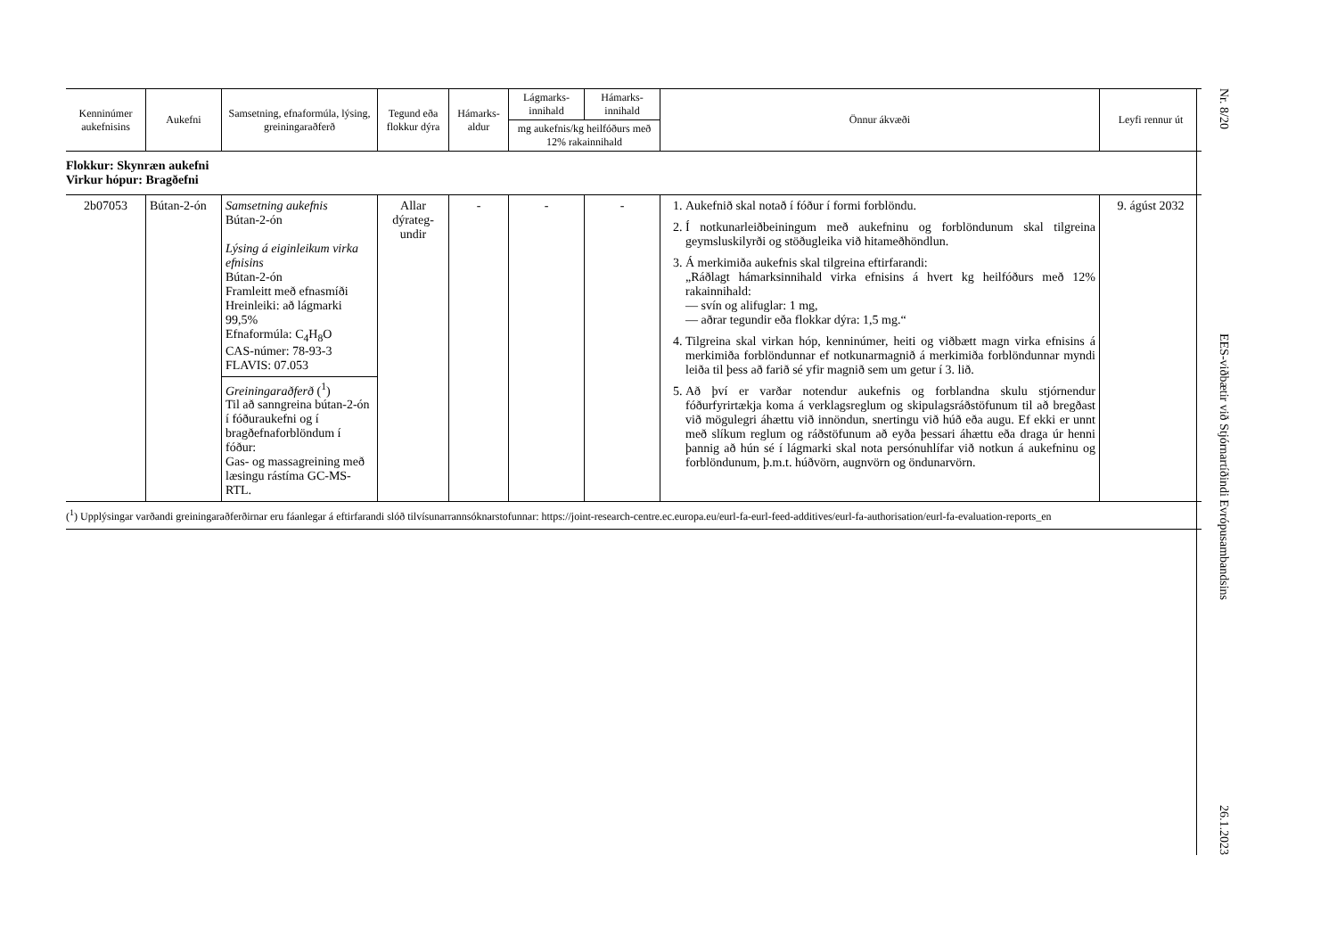| Kenninúmer aukefnisins | Aukefni | Samsetning, efnaformúla, lýsing, greiningaraðferð | Tegund eða flokkur dýra | Hámarks-aldur | Lágmarks-innihald | Hámarks-innihald | Önnur ákvæði | Leyfi rennur út |
| --- | --- | --- | --- | --- | --- | --- | --- | --- |
| | | | | | mg aukefnis/kg heilfóðurs með 12% rakainnihald | | | |
| Flokkur: Skynræn aukefni Virkur hópur: Bragðefni | | | | | | | | |
| 2b07053 | Bútan-2-ón | Samsetning aukefnis Bútan-2-ón Lýsing á eiginleikum virka efnisins Bútan-2-ón Framleitt með efnasmíði Hreinleiki: að lágmarki 99,5% Efnaformúla: C<sub>4</sub>H<sub>8</sub>O CAS-númer: 78-93-3 FLAVIS: 07.053 Greiningaraðferð (<sup>1</sup>) Til að sanngreina bútan-2-ón í fóðuraukefni og í bragðefnaforblöndum í fóður: Gas- og massagreining með læsingu rástíma GC-MS-RTL. | Allar dýrateg-undir | - | - | - | 1. Aukefnið skal notað í fóður í formi forblöndu. 2. Í notkunarleiðbeiningum með aukefninu og forblöndunum skal tilgreina geymsluskilyrði og stöðugleika við hitameðhöndlun. 3. Á merkimiða aukefnis skal tilgreina eftirfarandi: „Ráðlagt hámarksinnihald virka efnisins á hvert kg heilfóðurs með 12% rakainnihald: — svín og alifuglar: 1 mg, — aðrar tegundir eða flokkar dýra: 1,5 mg.“ 4. Tilgreina skal virkan hóp, kenninúmer, heiti og viðbætt magn virka efnisins á merkimiða forblöndunnar ef notkunarmagnið á merkimiða forblöndunnar myndi leiða til þess að farið sé yfir magnið sem um getur í 3. lið. 5. Að því er varðar notendur aukefnis og forblandna skulu stjórnendur fóðurfyrirtækja koma á verklagsreglum og skipulagsráðstöfunum til að bregðast við mögulegri áhættu við innöndun, snertingu við húð eða augu. Ef ekki er unnt með slíkum reglum og ráðstöfunum að eyða þessari áhættu eða draga úr henni þannig að hún sé í lágmarki skal nota persónuhlífar við notkun á aukefninu og forblöndunum, þ.m.t. húðvörn, augnvörn og öndunarvörn. | 9. ágúst 2032 |
(<sup>1</sup>) Upplýsingar varðandi greiningaraðferðirnar eru fáanlegar á eftirfarandi slóð tilvísunarrannsóknarstofunnar: https://joint-research-centre.ec.europa.eu/eurl-fa-eurl-feed-additives/eurl-fa-authorisation/eurl-fa-evaluation-reports_en
Nr. 8/20 EES-viðbætir við Stjórnartíðindi Evrópusambandsins 26.1.2023